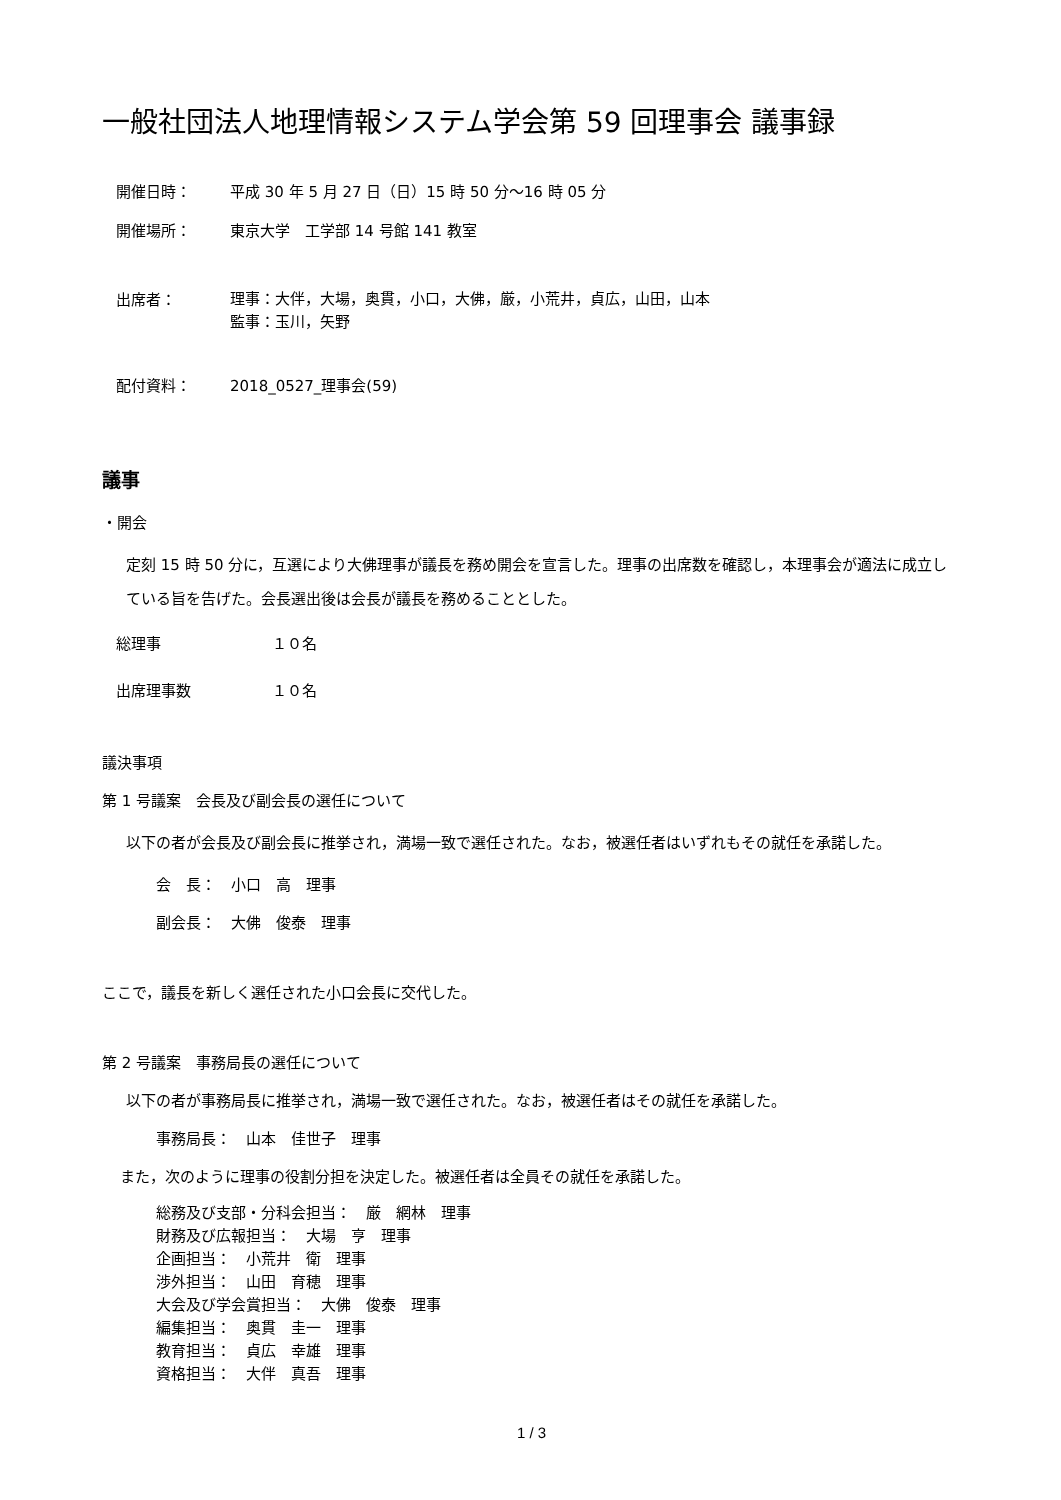一般社団法人地理情報システム学会第 59 回理事会 議事録
開催日時： 平成 30 年 5 月 27 日（日）15 時 50 分～16 時 05 分
開催場所： 東京大学　工学部 14 号館 141 教室
出席者：
理事：大伴，大場，奥貫，小口，大佛，厳，小荒井，貞広，山田，山本
監事：玉川，矢野
配付資料： 2018_0527_理事会(59)
議事
・開会
定刻 15 時 50 分に，互選により大佛理事が議長を務め開会を宣言した。理事の出席数を確認し，本理事会が適法に成立している旨を告げた。会長選出後は会長が議長を務めることとした。
総理事 １０名
出席理事数 １０名
議決事項
第 1 号議案　会長及び副会長の選任について
以下の者が会長及び副会長に推挙され，満場一致で選任された。なお，被選任者はいずれもその就任を承諾した。
会　長：　小口　高　理事
副会長：　大佛　俊泰　理事
ここで，議長を新しく選任された小口会長に交代した。
第 2 号議案　事務局長の選任について
以下の者が事務局長に推挙され，満場一致で選任された。なお，被選任者はその就任を承諾した。
事務局長：　山本　佳世子　理事
また，次のように理事の役割分担を決定した。被選任者は全員その就任を承諾した。
総務及び支部・分科会担当：　厳　網林　理事
財務及び広報担当：　大場　亨　理事
企画担当：　小荒井　衛　理事
渉外担当：　山田　育穂　理事
大会及び学会賞担当：　大佛　俊泰　理事
編集担当：　奥貫　圭一　理事
教育担当：　貞広　幸雄　理事
資格担当：　大伴　真吾　理事
1 / 3